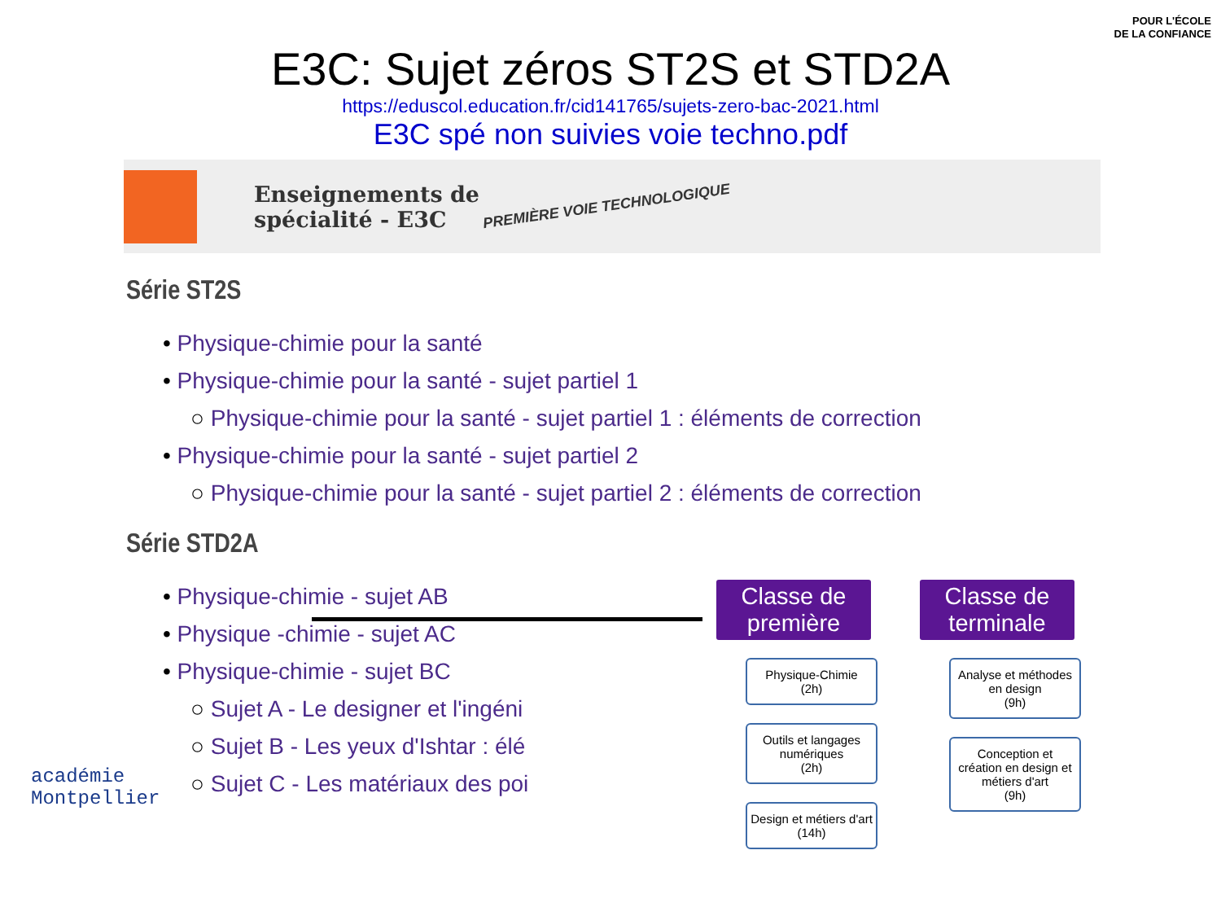POUR L'ÉCOLE
DE LA CONFIANCE
E3C: Sujet zéros ST2S et STD2A
https://eduscol.education.fr/cid141765/sujets-zero-bac-2021.html
E3C spé non suivies voie techno.pdf
Enseignements de spécialité - E3C
PREMIÈRE VOIE TECHNOLOGIQUE
Série ST2S
• Physique-chimie pour la santé
• Physique-chimie pour la santé - sujet partiel 1
○ Physique-chimie pour la santé - sujet partiel 1 : éléments de correction
• Physique-chimie pour la santé - sujet partiel 2
○ Physique-chimie pour la santé - sujet partiel 2 : éléments de correction
Série STD2A
• Physique-chimie - sujet AB
• Physique -chimie - sujet AC
• Physique-chimie - sujet BC
○ Sujet A - Le designer et l'ingéni
○ Sujet B - Les yeux d'Ishtar : élé
○ Sujet C - Les matériaux des poi
Classe de première
Physique-Chimie
(2h)
Outils et langages numériques
(2h)
Design et métiers d'art
(14h)
Classe de terminale
Analyse et méthodes en design
(9h)
Conception et création en design et métiers d'art
(9h)
académie
Montpellier